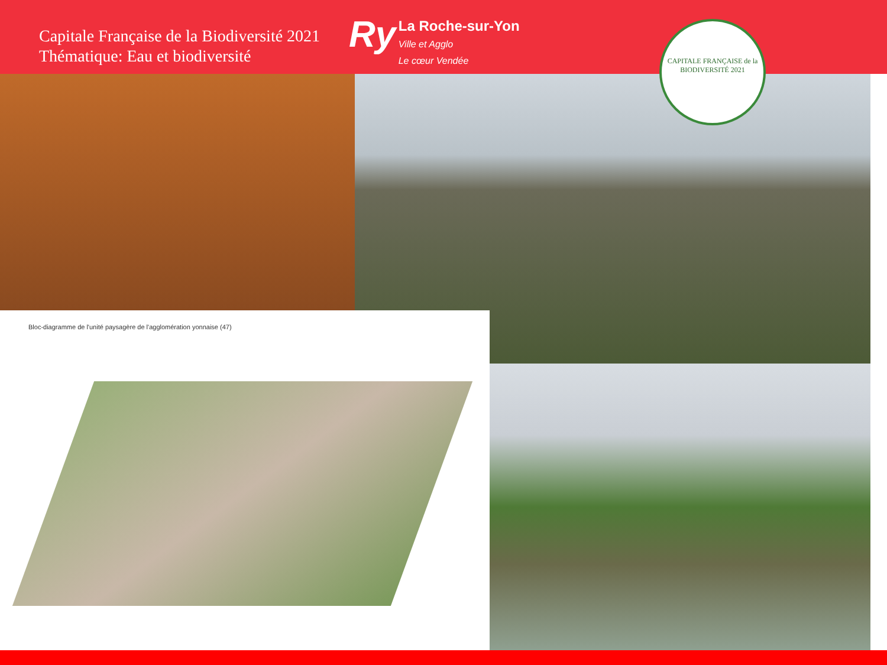Capitale Française de la Biodiversité 2021
Thématique: Eau et biodiversité
Ry La Roche-sur-Yon
Ville et Agglo
Le cœur Vendée
CAPITALE FRANÇAISE de la
BIODIVERSITÉ 2021
Bloc-diagramme de l'unité paysagère de l'agglomération yonnaise (47)